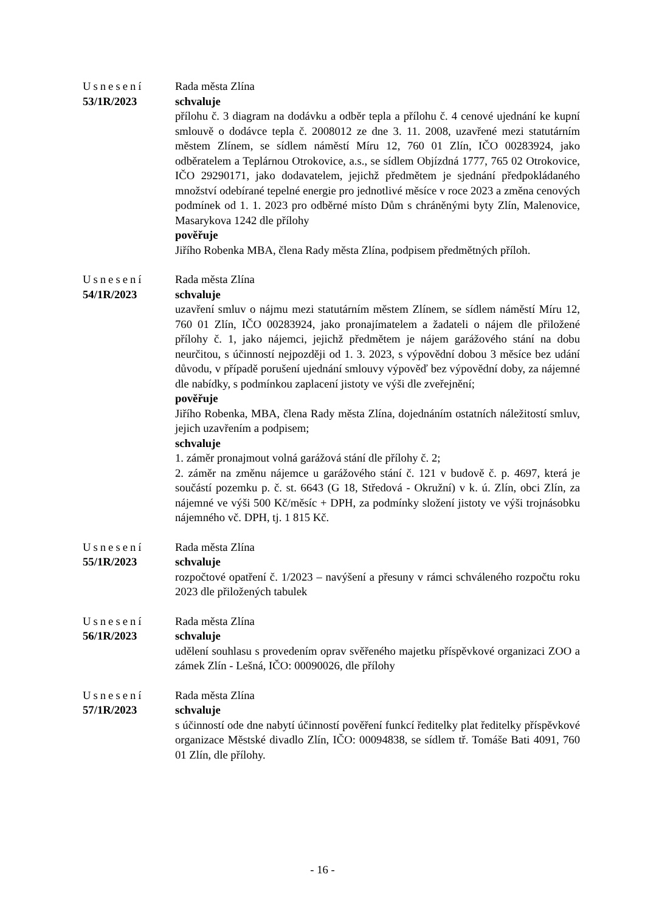Usnesení
53/1R/2023
Rada města Zlína
schvaluje
přílohu č. 3 diagram na dodávku a odběr tepla a přílohu č. 4 cenové ujednání ke kupní smlouvě o dodávce tepla č. 2008012 ze dne 3. 11. 2008, uzavřené mezi statutárním městem Zlínem, se sídlem náměstí Míru 12, 760 01 Zlín, IČO 00283924, jako odběratelem a Teplárnou Otrokovice, a.s., se sídlem Objízdná 1777, 765 02 Otrokovice, IČO 29290171, jako dodavatelem, jejichž předmětem je sjednání předpokládaného množství odebírané tepelné energie pro jednotlivé měsíce v roce 2023 a změna cenových podmínek od 1. 1. 2023 pro odběrné místo Dům s chráněnými byty Zlín, Malenovice, Masarykova 1242 dle přílohy
pověřuje
Jiřího Robenka MBA, člena Rady města Zlína, podpisem předmětných příloh.
Usnesení
54/1R/2023
Rada města Zlína
schvaluje
uzavření smluv o nájmu mezi statutárním městem Zlínem, se sídlem náměstí Míru 12, 760 01 Zlín, IČO 00283924, jako pronajímatelem a žadateli o nájem dle přiložené přílohy č. 1, jako nájemci, jejichž předmětem je nájem garážového stání na dobu neurčitou, s účinností nejpozději od 1. 3. 2023, s výpovědní dobou 3 měsíce bez udání důvodu, v případě porušení ujednání smlouvy výpověď bez výpovědní doby, za nájemné dle nabídky, s podmínkou zaplacení jistoty ve výši dle zveřejnění;
pověřuje
Jiřího Robenka, MBA, člena Rady města Zlína, dojednáním ostatních náležitostí smluv, jejich uzavřením a podpisem;
schvaluje
1. záměr pronajmout volná garážová stání dle přílohy č. 2;
2. záměr na změnu nájemce u garážového stání č. 121 v budově č. p. 4697, která je součástí pozemku p. č. st. 6643 (G 18, Středová - Okružní) v k. ú. Zlín, obci Zlín, za nájemné ve výši 500 Kč/měsíc + DPH, za podmínky složení jistoty ve výši trojnásobku nájemného vč. DPH, tj. 1 815 Kč.
Usnesení
55/1R/2023
Rada města Zlína
schvaluje
rozpočtové opatření č. 1/2023 – navýšení a přesuny v rámci schváleného rozpočtu roku 2023 dle přiložených tabulek
Usnesení
56/1R/2023
Rada města Zlína
schvaluje
udělení souhlasu s provedením oprav svěřeného majetku příspěvkové organizaci ZOO a zámek Zlín - Lešná, IČO: 00090026, dle přílohy
Usnesení
57/1R/2023
Rada města Zlína
schvaluje
s účinností ode dne nabytí účinností pověření funkcí ředitelky plat ředitelky příspěvkové organizace Městské divadlo Zlín, IČO: 00094838, se sídlem tř. Tomáše Bati 4091, 760 01 Zlín, dle přílohy.
- 16 -